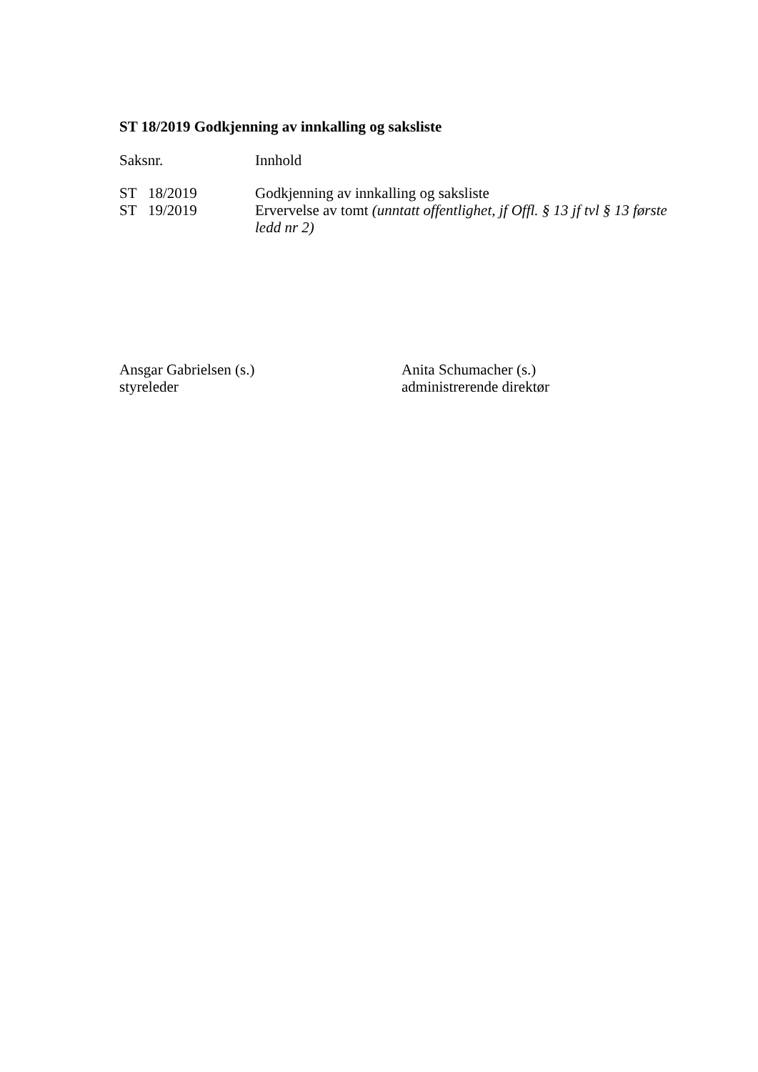ST 18/2019 Godkjenning av innkalling og saksliste
| Saksnr. | Innhold |
| ST 18/2019 | Godkjenning av innkalling og saksliste |
| ST 19/2019 | Ervervelse av tomt (unntatt offentlighet, jf Offl. § 13 jf tvl § 13 første ledd nr 2) |
Ansgar Gabrielsen (s.)
styreleder
Anita Schumacher (s.)
administrerende direktør